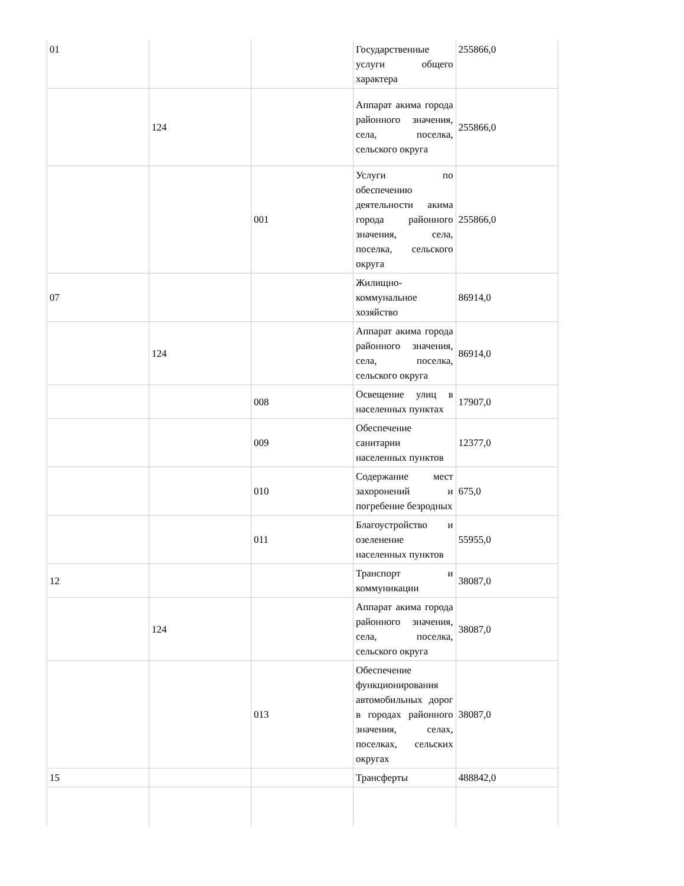| 01 | | | Государственные услуги общего характера | 255866,0 |
| | 124 | | Аппарат акима города районного значения, села, поселка, сельского округа | 255866,0 |
| | | 001 | Услуги по обеспечению деятельности акима города районного значения, села, поселка, сельского округа | 255866,0 |
| 07 | | | Жилищно-коммунальное хозяйство | 86914,0 |
| | 124 | | Аппарат акима города районного значения, села, поселка, сельского округа | 86914,0 |
| | | 008 | Освещение улиц в населенных пунктах | 17907,0 |
| | | 009 | Обеспечение санитарии населенных пунктов | 12377,0 |
| | | 010 | Содержание мест захоронений и погребение безродных | 675,0 |
| | | 011 | Благоустройство и озеленение населенных пунктов | 55955,0 |
| 12 | | | Транспорт и коммуникации | 38087,0 |
| | 124 | | Аппарат акима города районного значения, села, поселка, сельского округа | 38087,0 |
| | | 013 | Обеспечение функционирования автомобильных дорог в городах районного значения, селах, поселках, сельских округах | 38087,0 |
| 15 | | | Трансферты | 488842,0 |